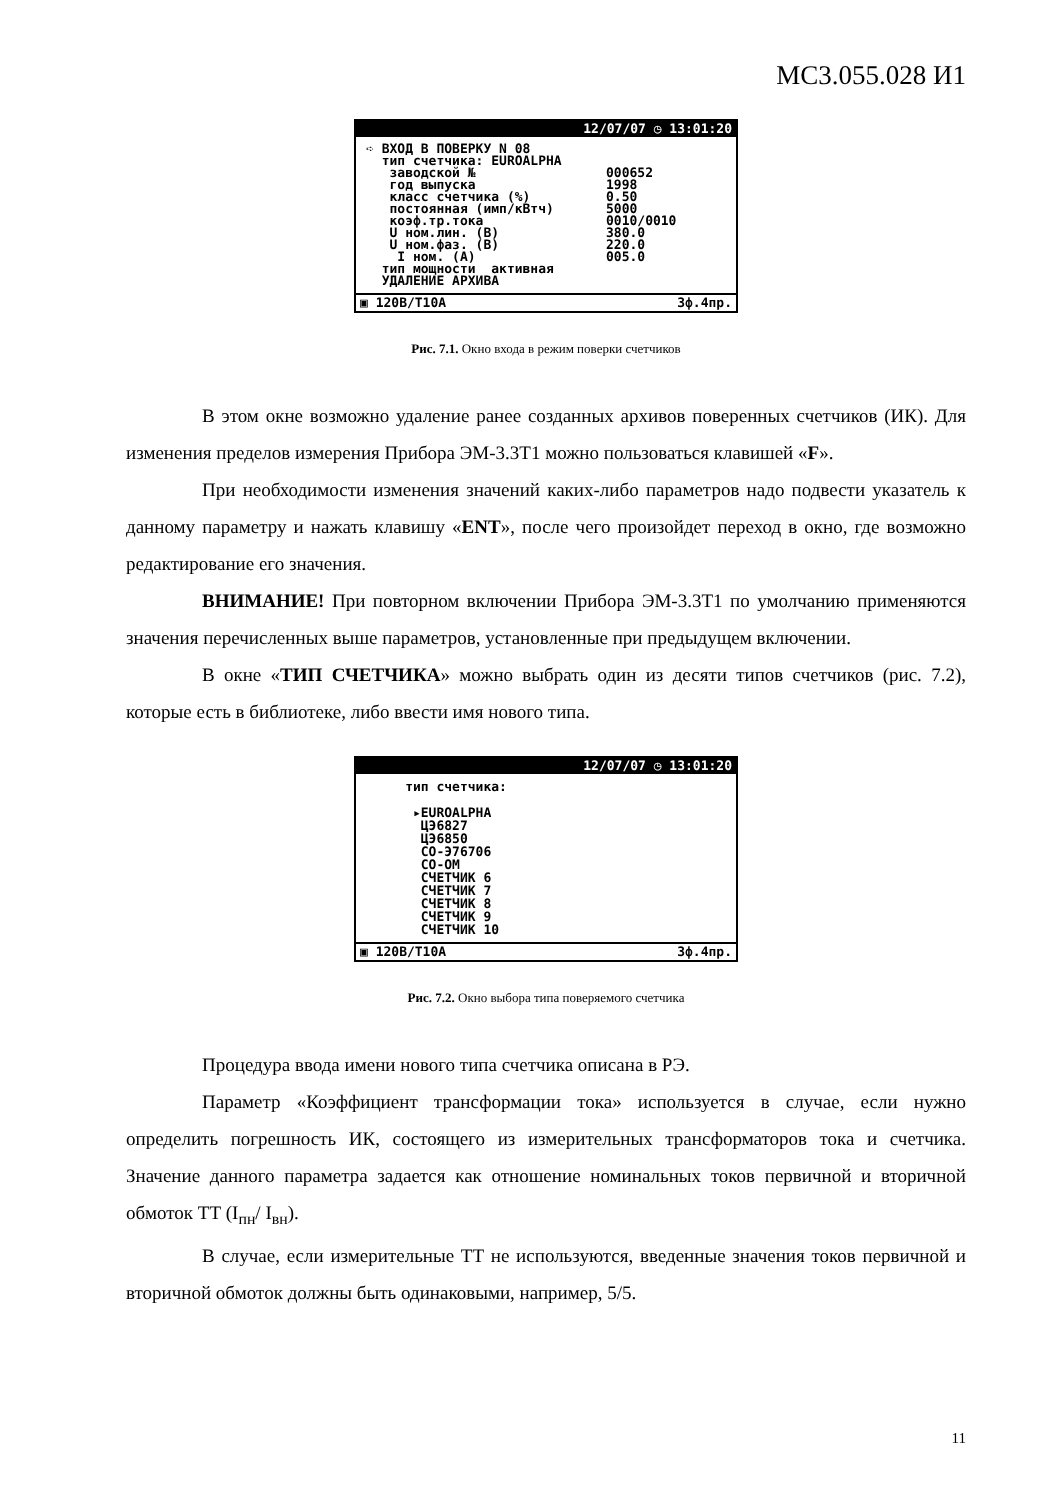МС3.055.028 И1
12/07/07 ◷ 13:01:20
➪ ВХОД В ПОВЕРКУ N 08
тип счетчика: EUROALPHA
заводской № 000652
год выпуска 1998
класс счетчика (%) 0.50
постоянная (имп/кВтч) 5000
коэф.тр.тока 0010/0010
U ном.лин. (В) 380.0
U ном.фаз. (В) 220.0
I ном. (А) 005.0
тип мощности активная
УДАЛЕНИЕ АРХИВА
▣ 120В/Т10А 3ф.4пр.
Рис. 7.1. Окно входа в режим поверки счетчиков
В этом окне возможно удаление ранее созданных архивов поверенных счетчиков (ИК). Для изменения пределов измерения Прибора ЭМ-3.3Т1 можно пользоваться клавишей «F».
При необходимости изменения значений каких-либо параметров надо подвести указатель к данному параметру и нажать клавишу «ENT», после чего произойдет переход в окно, где возможно редактирование его значения.
ВНИМАНИЕ! При повторном включении Прибора ЭМ-3.3Т1 по умолчанию применяются значения перечисленных выше параметров, установленные при предыдущем включении.
В окне «ТИП СЧЕТЧИКА» можно выбрать один из десяти типов счетчиков (рис. 7.2), которые есть в библиотеке, либо ввести имя нового типа.
12/07/07 ◷ 13:01:20
тип счетчика:
▸EUROALPHA
ЦЭ6827
ЦЭ6850
СО-Э76706
СО-ОМ
СЧЕТЧИК 6
СЧЕТЧИК 7
СЧЕТЧИК 8
СЧЕТЧИК 9
СЧЕТЧИК 10
▣ 120В/Т10А 3ф.4пр.
Рис. 7.2. Окно выбора типа поверяемого счетчика
Процедура ввода имени нового типа счетчика описана в РЭ.
Параметр «Коэффициент трансформации тока» используется в случае, если нужно определить погрешность ИК, состоящего из измерительных трансформаторов тока и счетчика. Значение данного параметра задается как отношение номинальных токов первичной и вторичной обмоток ТТ (I<sub>пн</sub>/ I<sub>вн</sub>).
В случае, если измерительные ТТ не используются, введенные значения токов первичной и вторичной обмоток должны быть одинаковыми, например, 5/5.
11